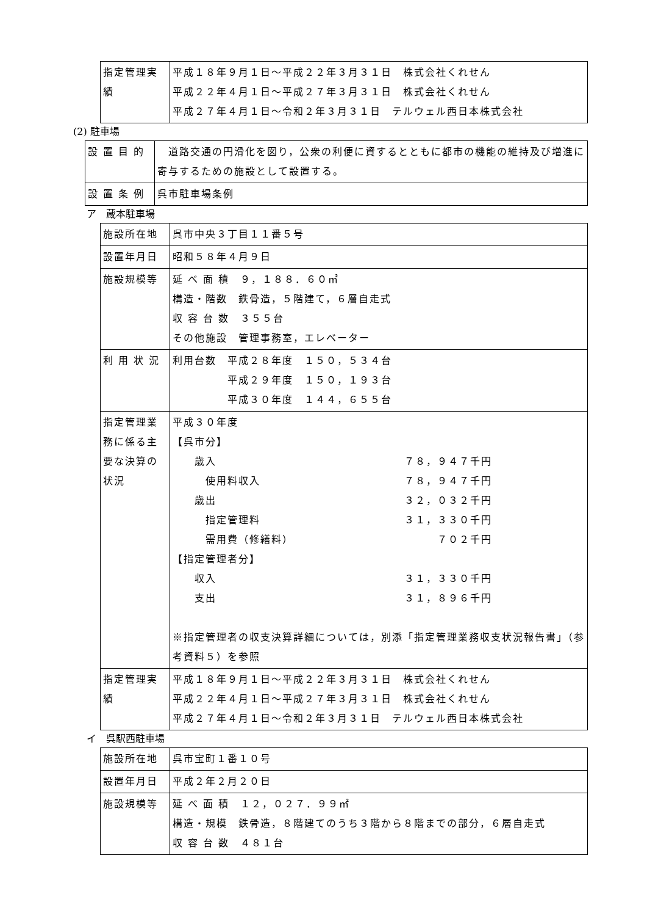| 指定管理実績 | 平成１８年９月１日～平成２２年３月３１日 株式会社くれせん 平成２２年４月１日～平成２７年３月３１日 株式会社くれせん 平成２７年４月１日～令和２年３月３１日 テルウェル西日本株式会社 |
(2) 駐車場
| 設 置 目 的 | 道路交通の円滑化を図り，公衆の利便に資するとともに都市の機能の維持及び増進に寄与するための施設として設置する。 |
| 設 置 条 例 | 呉市駐車場条例 |
ア　蔵本駐車場
| 施設所在地 | 呉市中央３丁目１１番５号 |
| 設置年月日 | 昭和５８年４月９日 |
| 施設規模等 | 延 べ 面 積 ９，１８８．６０㎡ 構造・階数 鉄骨造，５階建て，６層自走式 収 容 台 数 ３５５台 その他施設 管理事務室，エレベーター |
| 利 用 状 況 | 利用台数 平成２８年度 １５０，５３４台 平成２９年度 １５０，１９３台 平成３０年度 １４４，６５５台 |
| 指定管理業務に係る主要な決算の状況 | 平成３０年度 【呉市分】 歳入 ７８，９４７千円 使用料収入 ７８，９４７千円 歳出 ３２，０３２千円 指定管理料 ３１，３３０千円 需用費（修繕料） ７０２千円 【指定管理者分】 収入 ３１，３３０千円 支出 ３１，８９６千円 ※指定管理者の収支決算詳細については，別添「指定管理業務収支状況報告書」（参考資料５）を参照 |
| 指定管理実績 | 平成１８年９月１日～平成２２年３月３１日 株式会社くれせん 平成２２年４月１日～平成２７年３月３１日 株式会社くれせん 平成２７年４月１日～令和２年３月３１日 テルウェル西日本株式会社 |
イ　呉駅西駐車場
| 施設所在地 | 呉市宝町１番１０号 |
| 設置年月日 | 平成２年２月２０日 |
| 施設規模等 | 延 べ 面 積 １２，０２７．９９㎡ 構造・規模 鉄骨造，８階建てのうち３階から８階までの部分，６層自走式 収 容 台 数 ４８１台 |